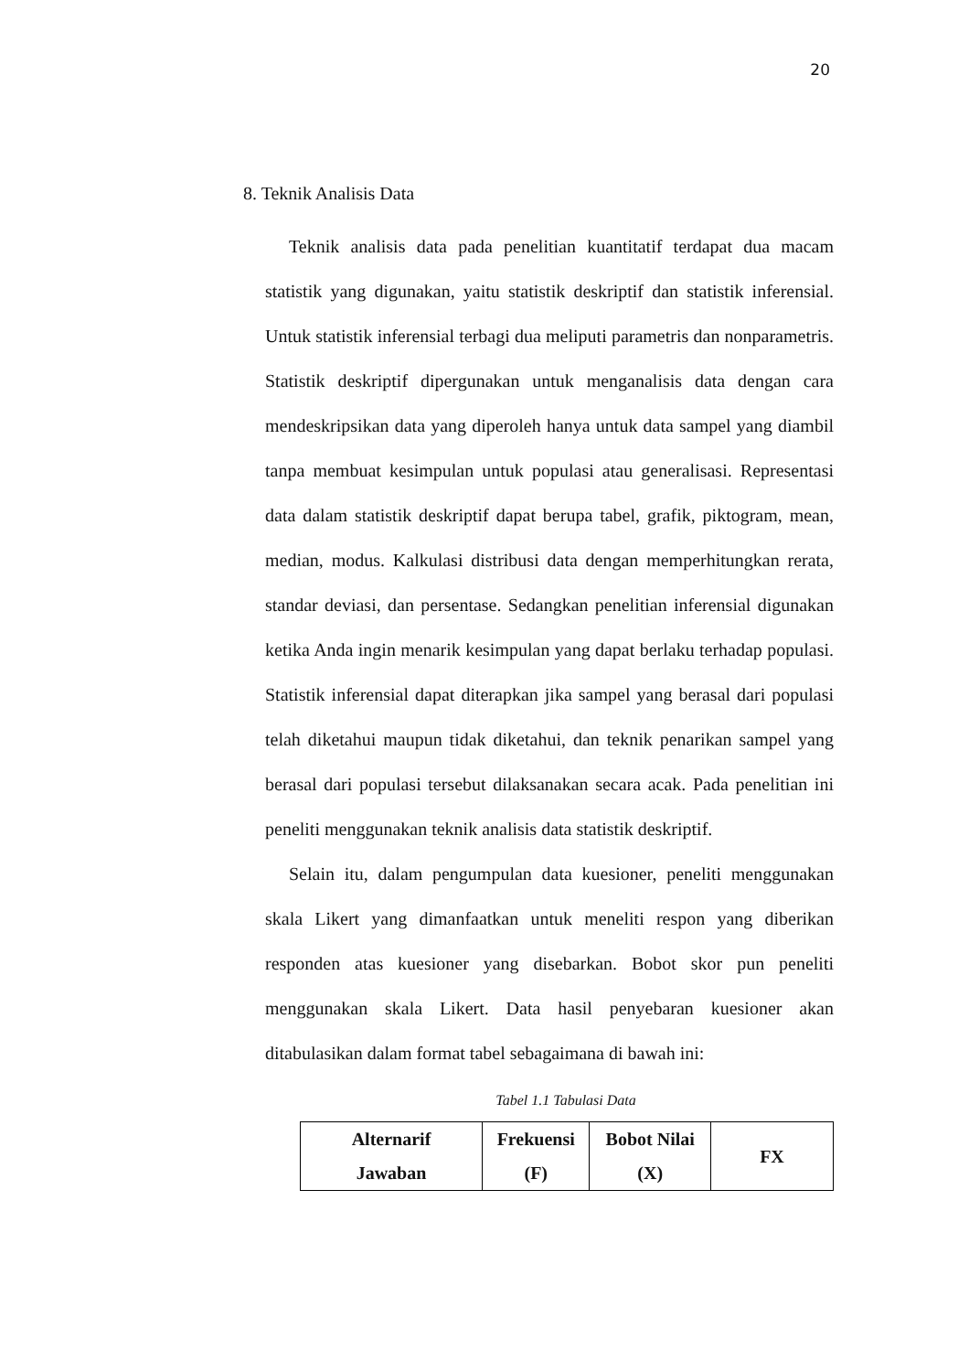20
8. Teknik Analisis Data
Teknik analisis data pada penelitian kuantitatif terdapat dua macam statistik yang digunakan, yaitu statistik deskriptif dan statistik inferensial. Untuk statistik inferensial terbagi dua meliputi parametris dan nonparametris. Statistik deskriptif dipergunakan untuk menganalisis data dengan cara mendeskripsikan data yang diperoleh hanya untuk data sampel yang diambil tanpa membuat kesimpulan untuk populasi atau generalisasi. Representasi data dalam statistik deskriptif dapat berupa tabel, grafik, piktogram, mean, median, modus. Kalkulasi distribusi data dengan memperhitungkan rerata, standar deviasi, dan persentase. Sedangkan penelitian inferensial digunakan ketika Anda ingin menarik kesimpulan yang dapat berlaku terhadap populasi. Statistik inferensial dapat diterapkan jika sampel yang berasal dari populasi telah diketahui maupun tidak diketahui, dan teknik penarikan sampel yang berasal dari populasi tersebut dilaksanakan secara acak. Pada penelitian ini peneliti menggunakan teknik analisis data statistik deskriptif.
Selain itu, dalam pengumpulan data kuesioner, peneliti menggunakan skala Likert yang dimanfaatkan untuk meneliti respon yang diberikan responden atas kuesioner yang disebarkan. Bobot skor pun peneliti menggunakan skala Likert. Data hasil penyebaran kuesioner akan ditabulasikan dalam format tabel sebagaimana di bawah ini:
Tabel 1.1 Tabulasi Data
| Alternarif Jawaban | Frekuensi (F) | Bobot Nilai (X) | FX |
| --- | --- | --- | --- |